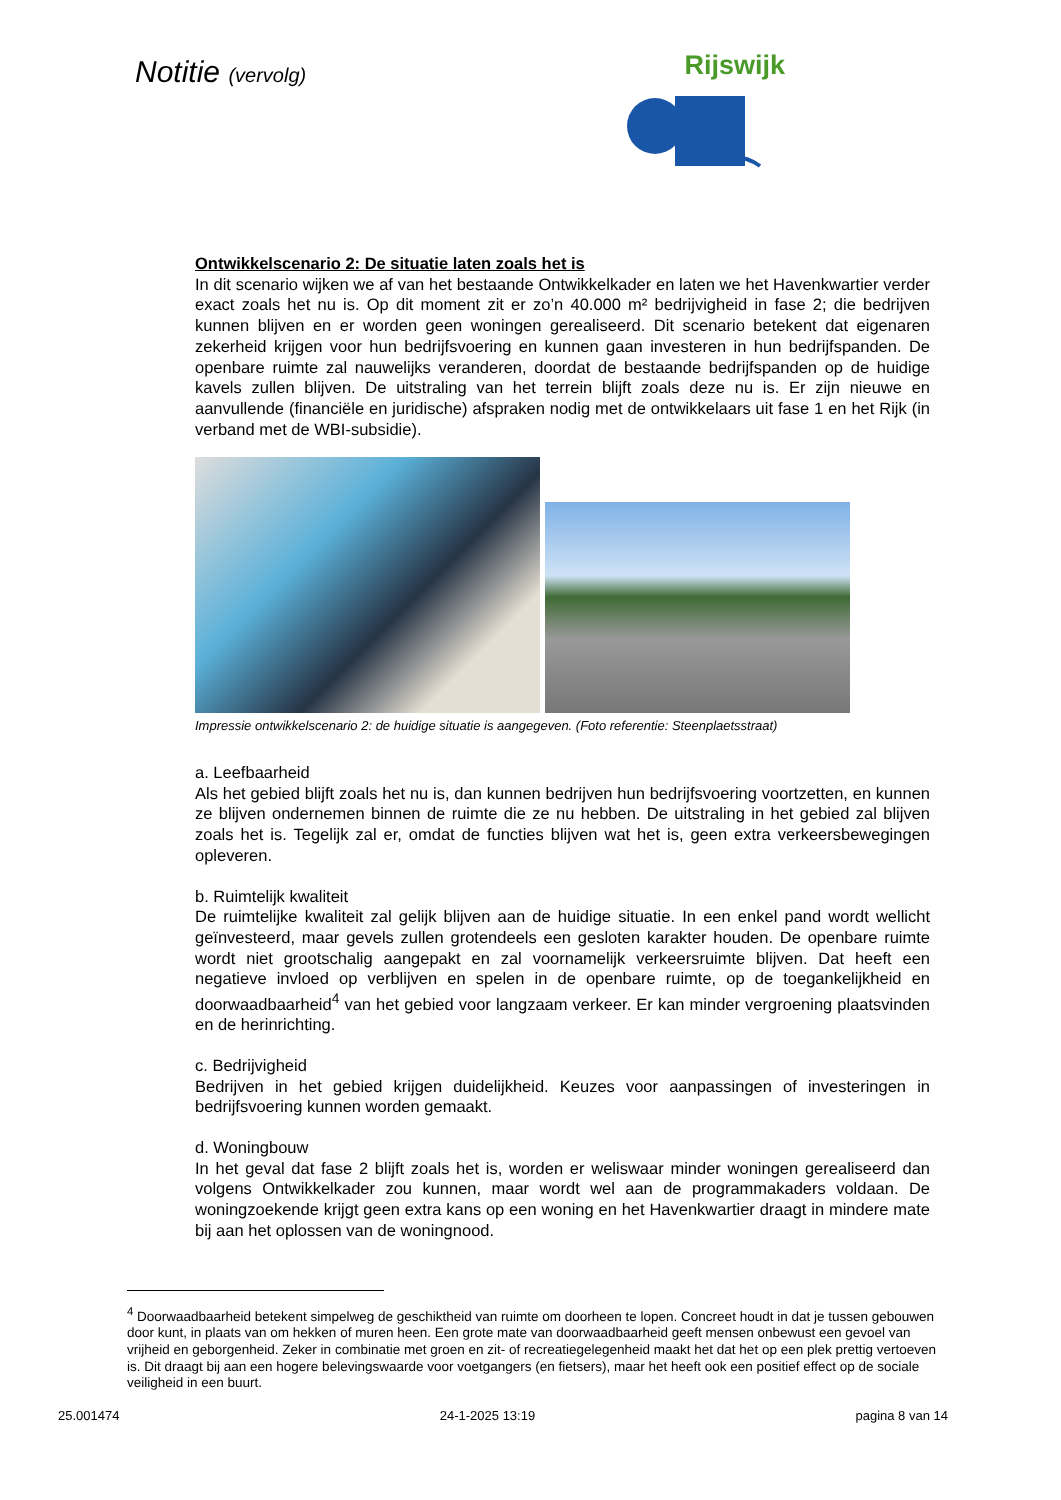Notitie (vervolg)
Rijswijk
Ontwikkelscenario 2: De situatie laten zoals het is
In dit scenario wijken we af van het bestaande Ontwikkelkader en laten we het Havenkwartier verder exact zoals het nu is. Op dit moment zit er zo’n 40.000 m² bedrijvigheid in fase 2; die bedrijven kunnen blijven en er worden geen woningen gerealiseerd. Dit scenario betekent dat eigenaren zekerheid krijgen voor hun bedrijfsvoering en kunnen gaan investeren in hun bedrijfspanden. De openbare ruimte zal nauwelijks veranderen, doordat de bestaande bedrijfspanden op de huidige kavels zullen blijven. De uitstraling van het terrein blijft zoals deze nu is. Er zijn nieuwe en aanvullende (financiële en juridische) afspraken nodig met de ontwikkelaars uit fase 1 en het Rijk (in verband met de WBI-subsidie).
Impressie ontwikkelscenario 2: de huidige situatie is aangegeven. (Foto referentie: Steenplaetsstraat)
a. Leefbaarheid
Als het gebied blijft zoals het nu is, dan kunnen bedrijven hun bedrijfsvoering voortzetten, en kunnen ze blijven ondernemen binnen de ruimte die ze nu hebben. De uitstraling in het gebied zal blijven zoals het is. Tegelijk zal er, omdat de functies blijven wat het is, geen extra verkeersbewegingen opleveren.
b. Ruimtelijk kwaliteit
De ruimtelijke kwaliteit zal gelijk blijven aan de huidige situatie. In een enkel pand wordt wellicht geïnvesteerd, maar gevels zullen grotendeels een gesloten karakter houden. De openbare ruimte wordt niet grootschalig aangepakt en zal voornamelijk verkeersruimte blijven. Dat heeft een negatieve invloed op verblijven en spelen in de openbare ruimte, op de toegankelijkheid en doorwaadbaarheid<sup>4</sup> van het gebied voor langzaam verkeer. Er kan minder vergroening plaatsvinden en de herinrichting.
c. Bedrijvigheid
Bedrijven in het gebied krijgen duidelijkheid. Keuzes voor aanpassingen of investeringen in bedrijfsvoering kunnen worden gemaakt.
d. Woningbouw
In het geval dat fase 2 blijft zoals het is, worden er weliswaar minder woningen gerealiseerd dan volgens Ontwikkelkader zou kunnen, maar wordt wel aan de programmakaders voldaan. De woningzoekende krijgt geen extra kans op een woning en het Havenkwartier draagt in mindere mate bij aan het oplossen van de woningnood.
<sup>4</sup> Doorwaadbaarheid betekent simpelweg de geschiktheid van ruimte om doorheen te lopen. Concreet houdt in dat je tussen gebouwen door kunt, in plaats van om hekken of muren heen. Een grote mate van doorwaadbaarheid geeft mensen onbewust een gevoel van vrijheid en geborgenheid. Zeker in combinatie met groen en zit- of recreatiegelegenheid maakt het dat het op een plek prettig vertoeven is. Dit draagt bij aan een hogere belevingswaarde voor voetgangers (en fietsers), maar het heeft ook een positief effect op de sociale veiligheid in een buurt.
25.001474 24-1-2025 13:19 pagina 8 van 14